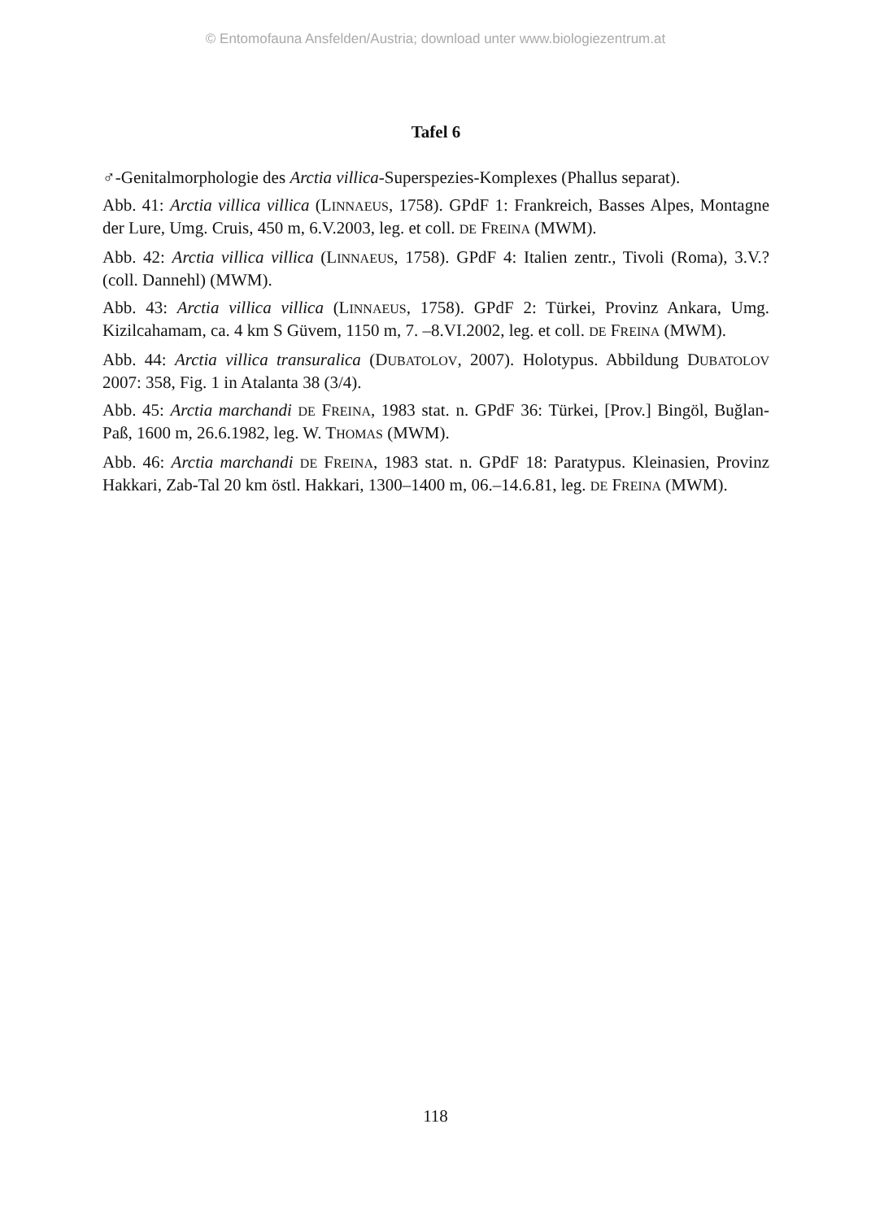© Entomofauna Ansfelden/Austria; download unter www.biologiezentrum.at
Tafel 6
♂-Genitalmorphologie des Arctia villica-Superspezies-Komplexes (Phallus separat).
Abb. 41: Arctia villica villica (LINNAEUS, 1758). GPdF 1: Frankreich, Basses Alpes, Montagne der Lure, Umg. Cruis, 450 m, 6.V.2003, leg. et coll. DE FREINA (MWM).
Abb. 42: Arctia villica villica (LINNAEUS, 1758). GPdF 4: Italien zentr., Tivoli (Roma), 3.V.? (coll. Dannehl) (MWM).
Abb. 43: Arctia villica villica (LINNAEUS, 1758). GPdF 2: Türkei, Provinz Ankara, Umg. Kizilcahamam, ca. 4 km S Güvem, 1150 m, 7. –8.VI.2002, leg. et coll. DE FREINA (MWM).
Abb. 44: Arctia villica transuralica (DUBATOLOV, 2007). Holotypus. Abbildung DUBATOLOV 2007: 358, Fig. 1 in Atalanta 38 (3/4).
Abb. 45: Arctia marchandi DE FREINA, 1983 stat. n. GPdF 36: Türkei, [Prov.] Bingöl, Buğlan-Paß, 1600 m, 26.6.1982, leg. W. THOMAS (MWM).
Abb. 46: Arctia marchandi DE FREINA, 1983 stat. n. GPdF 18: Paratypus. Kleinasien, Provinz Hakkari, Zab-Tal 20 km östl. Hakkari, 1300–1400 m, 06.–14.6.81, leg. DE FREINA (MWM).
118